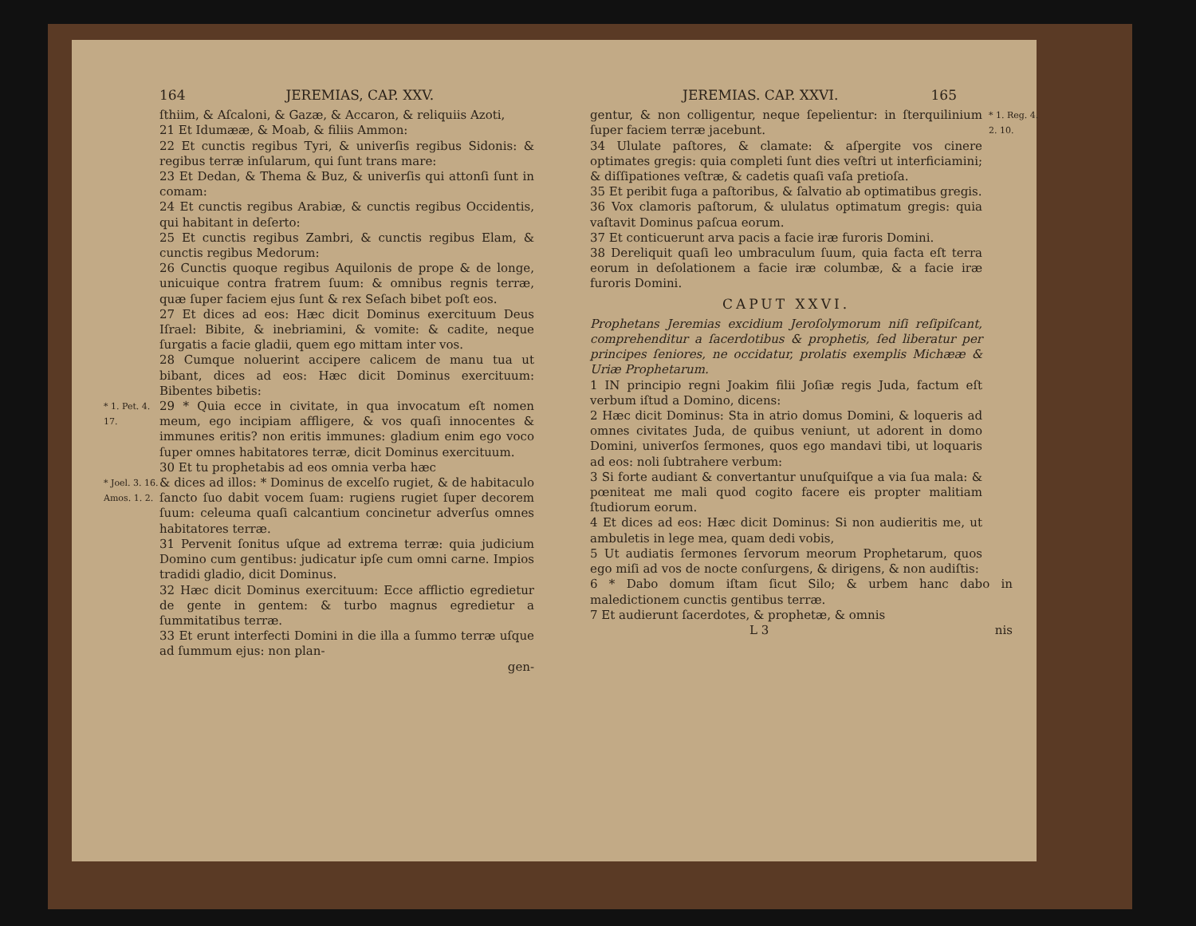164 JEREMIAS, CAP. XXV.
ſthiim, & Aſcaloni, & Gazæ, & Accaron, & reliquiis Azoti,
21 Et Idumææ, & Moab, & filiis Ammon:
22 Et cunctis regibus Tyri, & univerſis regibus Sidonis: & regibus terræ inſularum, qui ſunt trans mare:
23 Et Dedan, & Thema & Buz, & univerſis qui attonſi ſunt in comam:
24 Et cunctis regibus Arabiæ, & cunctis regibus Occidentis, qui habitant in deſerto:
25 Et cunctis regibus Zambri, & cunctis regibus Elam, & cunctis regibus Medorum:
26 Cunctis quoque regibus Aquilonis de prope & de longe, unicuique contra fratrem ſuum: & omnibus regnis terræ, quæ ſuper faciem ejus ſunt & rex Seſach bibet poſt eos.
27 Et dices ad eos: Hæc dicit Dominus exercituum Deus Iſrael: Bibite, & inebriamini, & vomite: & cadite, neque ſurgatis a facie gladii, quem ego mittam inter vos.
28 Cumque noluerint accipere calicem de manu tua ut bibant, dices ad eos: Hæc dicit Dominus exercituum: Bibentes bibetis:
* 1. Pet. 4. 17.
29 * Quia ecce in civitate, in qua invocatum eſt nomen meum, ego incipiam affligere, & vos quaſi innocentes & immunes eritis? non eritis immunes: gladium enim ego voco ſuper omnes habitatores terræ, dicit Dominus exercituum.
30 Et tu prophetabis ad eos omnia verba hæc
* Joel. 3. 16. Amos. 1. 2.
& dices ad illos: * Dominus de excelſo rugiet, & de habitaculo ſancto ſuo dabit vocem ſuam: rugiens rugiet ſuper decorem ſuum: celeuma quaſi calcantium concinetur adverſus omnes habitatores terræ.
31 Pervenit ſonitus uſque ad extrema terræ: quia judicium Domino cum gentibus: judicatur ipſe cum omni carne. Impios tradidi gladio, dicit Dominus.
32 Hæc dicit Dominus exercituum: Ecce afflictio egredietur de gente in gentem: & turbo magnus egredietur a ſummitatibus terræ.
33 Et erunt interfecti Domini in die illa a ſummo terræ uſque ad ſummum ejus: non plan-
gen-
JEREMIAS. CAP. XXVI. 165
gentur, & non colligentur, neque ſepelientur: in ſterquilinium ſuper faciem terræ jacebunt.
34 Ululate paſtores, & clamate: & aſpergite vos cinere optimates gregis: quia completi ſunt dies veſtri ut interficiamini; & diſſipationes veſtræ, & cadetis quaſi vaſa pretioſa.
35 Et peribit fuga a paſtoribus, & ſalvatio ab optimatibus gregis.
36 Vox clamoris paſtorum, & ululatus optimatum gregis: quia vaſtavit Dominus paſcua eorum.
37 Et conticuerunt arva pacis a facie iræ furoris Domini.
38 Dereliquit quaſi leo umbraculum ſuum, quia facta eſt terra eorum in deſolationem a facie iræ columbæ, & a facie iræ furoris Domini.
CAPUT XXVI.
Prophetans Jeremias excidium Jeroſolymorum niſi reſipiſcant, comprehenditur a ſacerdotibus & prophetis, ſed liberatur per principes ſeniores, ne occidatur, prolatis exemplis Michææ & Uriæ Prophetarum.
1 IN principio regni Joakim filii Joſiæ regis Juda, factum eſt verbum iſtud a Domino, dicens:
2 Hæc dicit Dominus: Sta in atrio domus Domini, & loqueris ad omnes civitates Juda, de quibus veniunt, ut adorent in domo Domini, univerſos ſermones, quos ego mandavi tibi, ut loquaris ad eos: noli ſubtrahere verbum:
3 Si forte audiant & convertantur unuſquiſque a via ſua mala: & pœniteat me mali quod cogito facere eis propter malitiam ſtudiorum eorum.
4 Et dices ad eos: Hæc dicit Dominus: Si non audieritis me, ut ambuletis in lege mea, quam dedi vobis,
5 Ut audiatis ſermones ſervorum meorum Prophetarum, quos ego miſi ad vos de nocte conſurgens, & dirigens, & non audiſtis:
* 1. Reg. 4. 2. 10.
6 * Dabo domum iſtam ſicut Silo; & urbem hanc dabo in maledictionem cunctis gentibus terræ.
7 Et audierunt ſacerdotes, & prophetæ, & omnis
L 3 nis